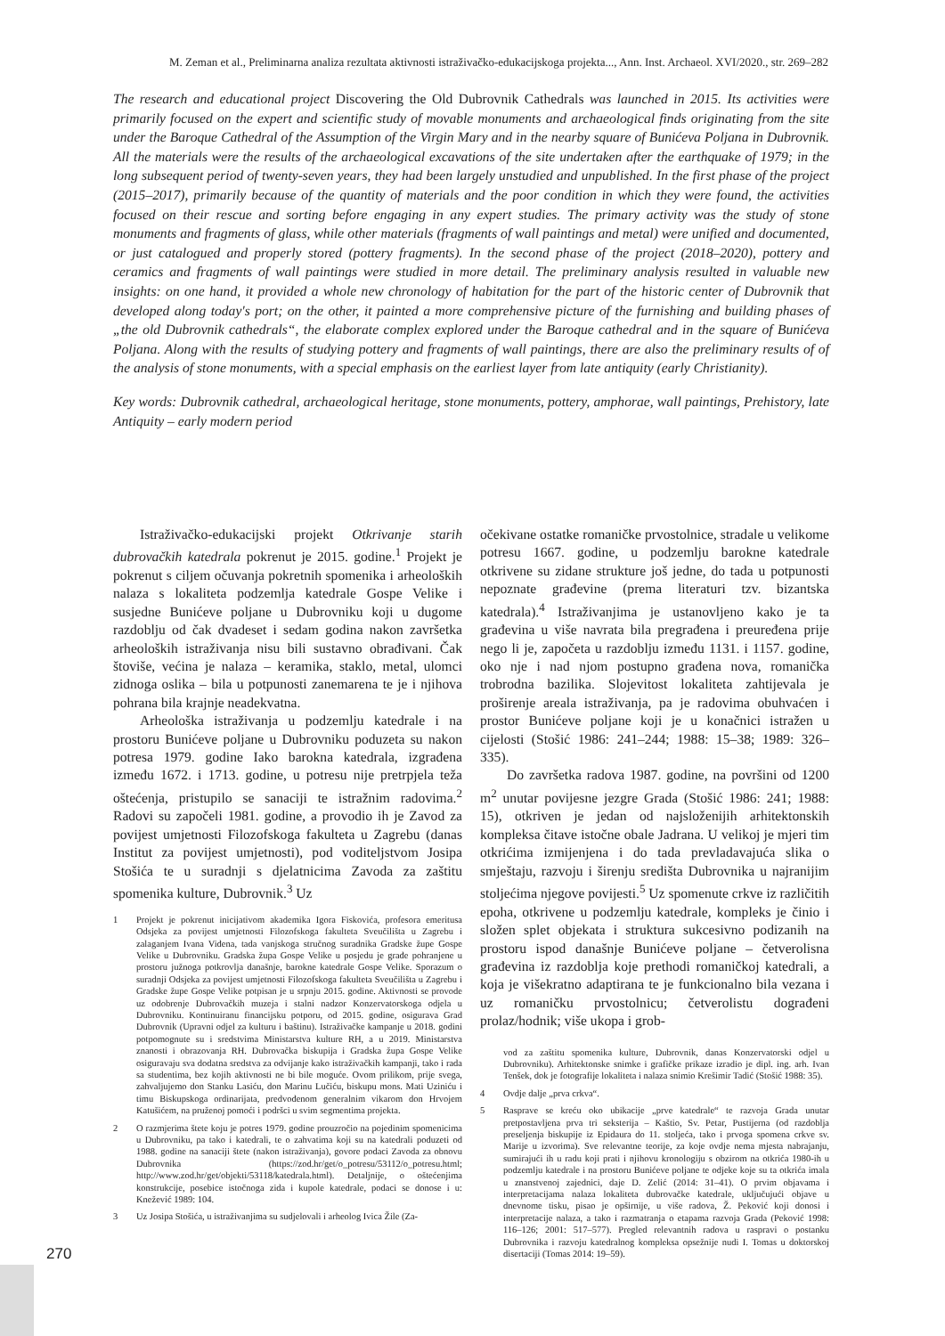M. Zeman et al., Preliminarna analiza rezultata aktivnosti istraživačko-edukacijskoga projekta..., Ann. Inst. Archaeol. XVI/2020., str. 269–282
The research and educational project Discovering the Old Dubrovnik Cathedrals was launched in 2015. Its activities were primarily focused on the expert and scientific study of movable monuments and archaeological finds originating from the site under the Baroque Cathedral of the Assumption of the Virgin Mary and in the nearby square of Bunićeva Poljana in Dubrovnik. All the materials were the results of the archaeological excavations of the site undertaken after the earthquake of 1979; in the long subsequent period of twenty-seven years, they had been largely unstudied and unpublished. In the first phase of the project (2015–2017), primarily because of the quantity of materials and the poor condition in which they were found, the activities focused on their rescue and sorting before engaging in any expert studies. The primary activity was the study of stone monuments and fragments of glass, while other materials (fragments of wall paintings and metal) were unified and documented, or just catalogued and properly stored (pottery fragments). In the second phase of the project (2018–2020), pottery and ceramics and fragments of wall paintings were studied in more detail. The preliminary analysis resulted in valuable new insights: on one hand, it provided a whole new chronology of habitation for the part of the historic center of Dubrovnik that developed along today's port; on the other, it painted a more comprehensive picture of the furnishing and building phases of „the old Dubrovnik cathedrals“, the elaborate complex explored under the Baroque cathedral and in the square of Bunićeva Poljana. Along with the results of studying pottery and fragments of wall paintings, there are also the preliminary results of of the analysis of stone monuments, with a special emphasis on the earliest layer from late antiquity (early Christianity).
Key words: Dubrovnik cathedral, archaeological heritage, stone monuments, pottery, amphorae, wall paintings, Prehistory, late Antiquity – early modern period
Istraživačko-edukacijski projekt Otkrivanje starih dubrovačkih katedrala pokrenut je 2015. godine.<sup>1</sup> Projekt je pokrenut s ciljem očuvanja pokretnih spomenika i arheoloških nalaza s lokaliteta podzemlja katedrale Gospe Velike i susjedne Bunićeve poljane u Dubrovniku koji u dugome razdoblju od čak dvadeset i sedam godina nakon završetka arheoloških istraživanja nisu bili sustavno obrađivani. Čak štoviše, većina je nalaza – keramika, staklo, metal, ulomci zidnoga oslika – bila u potpunosti zanemarena te je i njihova pohrana bila krajnje neadekvatna.
Arheološka istraživanja u podzemlju katedrale i na prostoru Bunićeve poljane u Dubrovniku poduzeta su nakon potresa 1979. godine Iako barokna katedrala, izgrađena između 1672. i 1713. godine, u potresu nije pretrpjela teža oštećenja, pristupilo se sanaciji te istražnim radovima.<sup>2</sup> Radovi su započeli 1981. godine, a provodio ih je Zavod za povijest umjetnosti Filozofskoga fakulteta u Zagrebu (danas Institut za povijest umjetnosti), pod voditeljstvom Josipa Stošića te u suradnji s djelatnicima Zavoda za zaštitu spomenika kulture, Dubrovnik.<sup>3</sup> Uz
1 Projekt je pokrenut inicijativom akademika Igora Fiskovića, profesora emeritusa Odsjeka za povijest umjetnosti Filozofskoga fakulteta Sveučilišta u Zagrebu i zalaganjem Ivana Viđena, tada vanjskoga stručnog suradnika Gradske župe Gospe Velike u Dubrovniku. Gradska župa Gospe Velike u posjedu je građe pohranjene u prostoru južnoga potkrovlja današnje, barokne katedrale Gospe Velike. Sporazum o suradnji Odsjeka za povijest umjetnosti Filozofskoga fakulteta Sveučilišta u Zagrebu i Gradske župe Gospe Velike potpisan je u srpnju 2015. godine. Aktivnosti se provode uz odobrenje Dubrovačkih muzeja i stalni nadzor Konzervatorskoga odjela u Dubrovniku. Kontinuiranu financijsku potporu, od 2015. godine, osigurava Grad Dubrovnik (Upravni odjel za kulturu i baštinu). Istraživačke kampanje u 2018. godini potpomognute su i sredstvima Ministarstva kulture RH, a u 2019. Ministarstva znanosti i obrazovanja RH. Dubrovačka biskupija i Gradska župa Gospe Velike osiguravaju sva dodatna sredstva za odvijanje kako istraživačkih kampanji, tako i rada sa studentima, bez kojih aktivnosti ne bi bile moguće. Ovom prilikom, prije svega, zahvaljujemo don Stanku Lasiću, don Marinu Lučiću, biskupu mons. Mati Uziniću i timu Biskupskoga ordinarijata, predvođenom generalnim vikarom don Hrvojem Katušićem, na pruženoj pomoći i podršci u svim segmentima projekta.
2 O razmjerima štete koju je potres 1979. godine prouzročio na pojedinim spomenicima u Dubrovniku, pa tako i katedrali, te o zahvatima koji su na katedrali poduzeti od 1988. godine na sanaciji štete (nakon istraživanja), govore podaci Zavoda za obnovu Dubrovnika (https://zod.hr/get/o_potresu/53112/o_potresu.html; http://www.zod.hr/get/objekti/53118/katedrala.html). Detaljnije, o oštećenjima konstrukcije, posebice istočnoga zida i kupole katedrale, podaci se donose i u: Knežević 1989: 104.
3 Uz Josipa Stošića, u istraživanjima su sudjelovali i arheolog Ivica Žile (Za-
očekivane ostatke romaničke prvostolnice, stradale u velikome potresu 1667. godine, u podzemlju barokne katedrale otkrivene su zidane strukture još jedne, do tada u potpunosti nepoznate građevine (prema literaturi tzv. bizantska katedrala).<sup>4</sup> Istraživanjima je ustanovljeno kako je ta građevina u više navrata bila pregrađena i preuređena prije nego li je, započeta u razdoblju između 1131. i 1157. godine, oko nje i nad njom postupno građena nova, romanička trobrodna bazilika. Slojevitost lokaliteta zahtijevala je proširenje areala istraživanja, pa je radovima obuhvaćen i prostor Bunićeve poljane koji je u konačnici istražen u cijelosti (Stošić 1986: 241–244; 1988: 15–38; 1989: 326–335).
Do završetka radova 1987. godine, na površini od 1200 m<sup>2</sup> unutar povijesne jezgre Grada (Stošić 1986: 241; 1988: 15), otkriven je jedan od najsloženijih arhitektonskih kompleksa čitave istočne obale Jadrana. U velikoj je mjeri tim otkrićima izmijenjena i do tada prevladavajuća slika o smještaju, razvoju i širenju središta Dubrovnika u najranijim stoljećima njegove povijesti.<sup>5</sup> Uz spomenute crkve iz različitih epoha, otkrivene u podzemlju katedrale, kompleks je činio i složen splet objekata i struktura sukcesivno podizanih na prostoru ispod današnje Bunićeve poljane – četverolisna građevina iz razdoblja koje prethodi romaničkoj katedrali, a koja je višekratno adaptirana te je funkcionalno bila vezana i uz romaničku prvostolnicu; četverolistu dograđeni prolaz/hodnik; više ukopa i grob-
vod za zaštitu spomenika kulture, Dubrovnik, danas Konzervatorski odjel u Dubrovniku). Arhitektonske snimke i grafičke prikaze izradio je dipl. ing. arh. Ivan Tenšek, dok je fotografije lokaliteta i nalaza snimio Krešimir Tadić (Stošić 1988: 35).
4 Ovdje dalje „prva crkva“.
5 Rasprave se kreću oko ubikacije „prve katedrale“ te razvoja Grada unutar pretpostavljena prva tri seksterija – Kaštio, Sv. Petar, Pustijerna (od razdoblja preseljenja biskupije iz Epidaura do 11. stoljeća, tako i prvoga spomena crkve sv. Marije u izvorima). Sve relevantne teorije, za koje ovdje nema mjesta nabrajanju, sumirajući ih u radu koji prati i njihovu kronologiju s obzirom na otkrića 1980-ih u podzemlju katedrale i na prostoru Bunićeve poljane te odjeke koje su ta otkrića imala u znanstvenoj zajednici, daje D. Zelić (2014: 31–41). O prvim objavama i interpretacijama nalaza lokaliteta dubrovačke katedrale, uključujući objave u dnevnome tisku, pisao je opširnije, u više radova, Ž. Peković koji donosi i interpretacije nalaza, a tako i razmatranja o etapama razvoja Grada (Peković 1998: 116–126; 2001: 517–577). Pregled relevantnih radova u raspravi o postanku Dubrovnika i razvoju katedralnog kompleksa opsežnije nudi I. Tomas u doktorskoj disertaciji (Tomas 2014: 19–59).
270